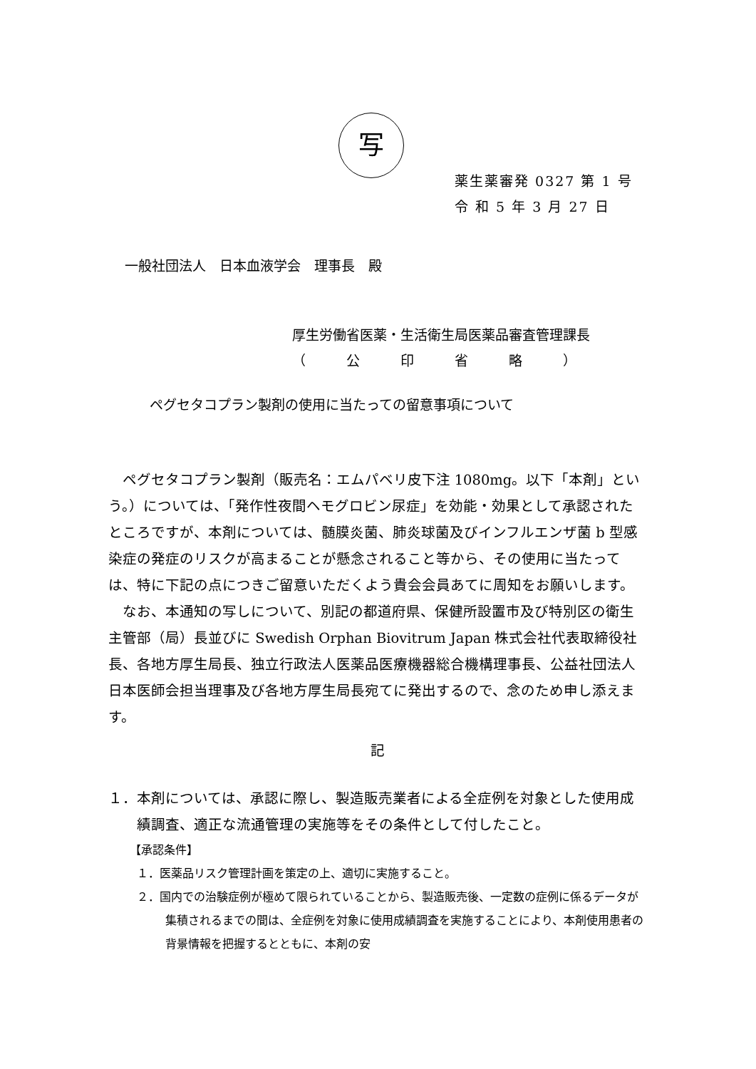写
薬生薬審発 0327 第 1 号
令 和 5 年 3 月 27 日
一般社団法人　日本血液学会　理事長　殿
厚生労働省医薬・生活衛生局医薬品審査管理課長
（　　　公　　　印　　　省　　　略　　　）
ペグセタコプラン製剤の使用に当たっての留意事項について
ペグセタコプラン製剤（販売名：エムパベリ皮下注 1080mg。以下「本剤」という。）については、「発作性夜間ヘモグロビン尿症」を効能・効果として承認されたところですが、本剤については、髄膜炎菌、肺炎球菌及びインフルエンザ菌 b 型感染症の発症のリスクが高まることが懸念されること等から、その使用に当たっては、特に下記の点につきご留意いただくよう貴会会員あてに周知をお願いします。
なお、本通知の写しについて、別記の都道府県、保健所設置市及び特別区の衛生主管部（局）長並びに Swedish Orphan Biovitrum Japan 株式会社代表取締役社長、各地方厚生局長、独立行政法人医薬品医療機器総合機構理事長、公益社団法人 日本医師会担当理事及び各地方厚生局長宛てに発出するので、念のため申し添えます。
記
１．本剤については、承認に際し、製造販売業者による全症例を対象とした使用成績調査、適正な流通管理の実施等をその条件として付したこと。
【承認条件】
１．医薬品リスク管理計画を策定の上、適切に実施すること。
２．国内での治験症例が極めて限られていることから、製造販売後、一定数の症例に係るデータが集積されるまでの間は、全症例を対象に使用成績調査を実施することにより、本剤使用患者の背景情報を把握するとともに、本剤の安